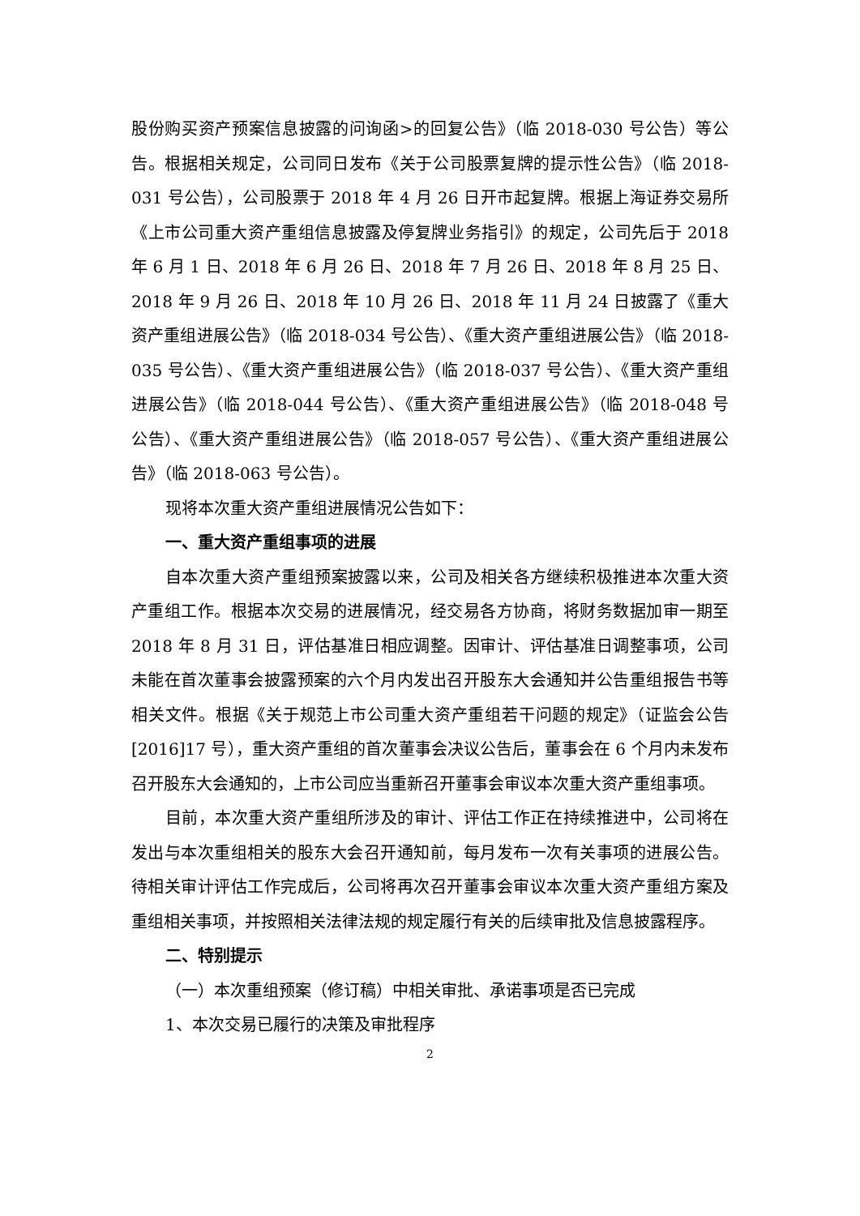股份购买资产预案信息披露的问询函>的回复公告》（临 2018-030 号公告）等公告。根据相关规定，公司同日发布《关于公司股票复牌的提示性公告》（临 2018-031 号公告），公司股票于 2018 年 4 月 26 日开市起复牌。根据上海证券交易所《上市公司重大资产重组信息披露及停复牌业务指引》的规定，公司先后于 2018 年 6 月 1 日、2018 年 6 月 26 日、2018 年 7 月 26 日、2018 年 8 月 25 日、2018 年 9 月 26 日、2018 年 10 月 26 日、2018 年 11 月 24 日披露了《重大资产重组进展公告》（临 2018-034 号公告）、《重大资产重组进展公告》（临 2018-035 号公告）、《重大资产重组进展公告》（临 2018-037 号公告）、《重大资产重组进展公告》（临 2018-044 号公告）、《重大资产重组进展公告》（临 2018-048 号公告）、《重大资产重组进展公告》（临 2018-057 号公告）、《重大资产重组进展公告》（临 2018-063 号公告）。
现将本次重大资产重组进展情况公告如下：
一、重大资产重组事项的进展
自本次重大资产重组预案披露以来，公司及相关各方继续积极推进本次重大资产重组工作。根据本次交易的进展情况，经交易各方协商，将财务数据加审一期至 2018 年 8 月 31 日，评估基准日相应调整。因审计、评估基准日调整事项，公司未能在首次董事会披露预案的六个月内发出召开股东大会通知并公告重组报告书等相关文件。根据《关于规范上市公司重大资产重组若干问题的规定》（证监会公告[2016]17 号），重大资产重组的首次董事会决议公告后，董事会在 6 个月内未发布召开股东大会通知的，上市公司应当重新召开董事会审议本次重大资产重组事项。
目前，本次重大资产重组所涉及的审计、评估工作正在持续推进中，公司将在发出与本次重组相关的股东大会召开通知前，每月发布一次有关事项的进展公告。待相关审计评估工作完成后，公司将再次召开董事会审议本次重大资产重组方案及重组相关事项，并按照相关法律法规的规定履行有关的后续审批及信息披露程序。
二、特别提示
（一）本次重组预案（修订稿）中相关审批、承诺事项是否已完成
1、本次交易已履行的决策及审批程序
2